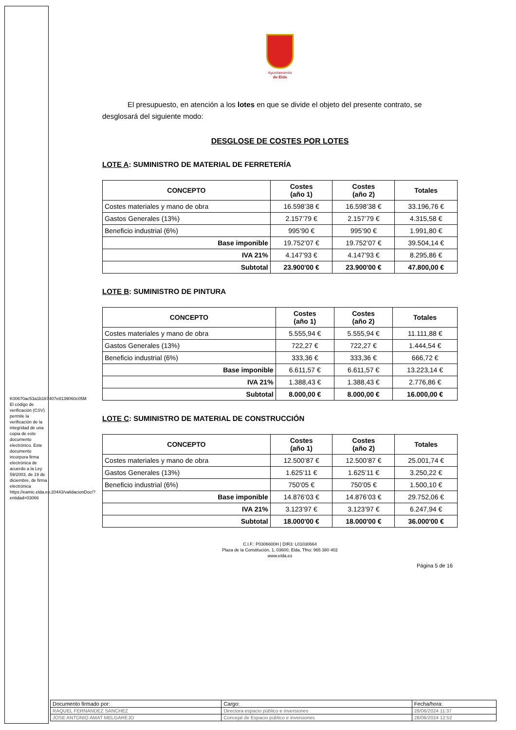K00670ac53a1b167407e8139060c05M
El código de verificación (CSV) permite la verificación de la integridad de una copia de este documento electrónico. Este documento incorpora firma electrónica de acuerdo a la Ley 59/2003, de 19 de diciembre, de firma electrónica https://eamic.elda.es:20443/validacionDoc/?entidad=03066
Ayuntamiento
de Elda
El presupuesto, en atención a los lotes en que se divide el objeto del presente contrato, se desglosará del siguiente modo:
DESGLOSE DE COSTES POR LOTES
LOTE A: SUMINISTRO DE MATERIAL DE FERRETERÍA
| CONCEPTO | Costes (año 1) | Costes (año 2) | Totales |
| --- | --- | --- | --- |
| Costes materiales y mano de obra | 16.598’38 € | 16.598’38 € | 33.196,76 € |
| Gastos Generales (13%) | 2.157’79 € | 2.157’79 € | 4.315,58 € |
| Beneficio industrial (6%) | 995’90 € | 995’90 € | 1.991,80 € |
| Base imponible | 19.752’07 € | 19.752’07 € | 39.504,14 € |
| IVA 21% | 4.147’93 € | 4.147’93 € | 8.295,86 € |
| Subtotal | 23.900'00 € | 23.900'00 € | 47.800,00 € |
LOTE B: SUMINISTRO DE PINTURA
| CONCEPTO | Costes (año 1) | Costes (año 2) | Totales |
| --- | --- | --- | --- |
| Costes materiales y mano de obra | 5.555,94 € | 5.555,94 € | 11.111,88 € |
| Gastos Generales (13%) | 722,27 € | 722,27 € | 1.444,54 € |
| Beneficio industrial (6%) | 333,36 € | 333,36 € | 666,72 € |
| Base imponible | 6.611,57 € | 6.611,57 € | 13.223,14 € |
| IVA 21% | 1.388,43 € | 1.388,43 € | 2.776,86 € |
| Subtotal | 8.000,00 € | 8.000,00 € | 16.000,00 € |
LOTE C: SUMINISTRO DE MATERIAL DE CONSTRUCCIÓN
| CONCEPTO | Costes (año 1) | Costes (año 2) | Totales |
| --- | --- | --- | --- |
| Costes materiales y mano de obra | 12.500’87 € | 12.500’87 € | 25.001,74 € |
| Gastos Generales (13%) | 1.625’11 € | 1.625’11 € | 3.250,22 € |
| Beneficio industrial (6%) | 750’05 € | 750’05 € | 1.500,10 € |
| Base imponible | 14.876’03 € | 14.876’03 € | 29.752,06 € |
| IVA 21% | 3.123’97 € | 3.123’97 € | 6.247,94 € |
| Subtotal | 18.000'00 € | 18.000'00 € | 36.000'00 € |
C.I.F.: P0306600H | DIR3: L01030664
Plaza de la Constitución, 1, 03600, Elda, Tfno: 965 380 402
www.elda.es
Página 5 de 16
| Documento firmado por: | Cargo: | Fecha/hora: |
| RAQUEL FERNANDEZ SANCHEZ | Directora espacio público e inversiones | 28/06/2024 11:37 |
| JOSE ANTONIO AMAT MELGAREJO | Concejal de Espacio público e inversiones | 28/06/2024 12:52 |